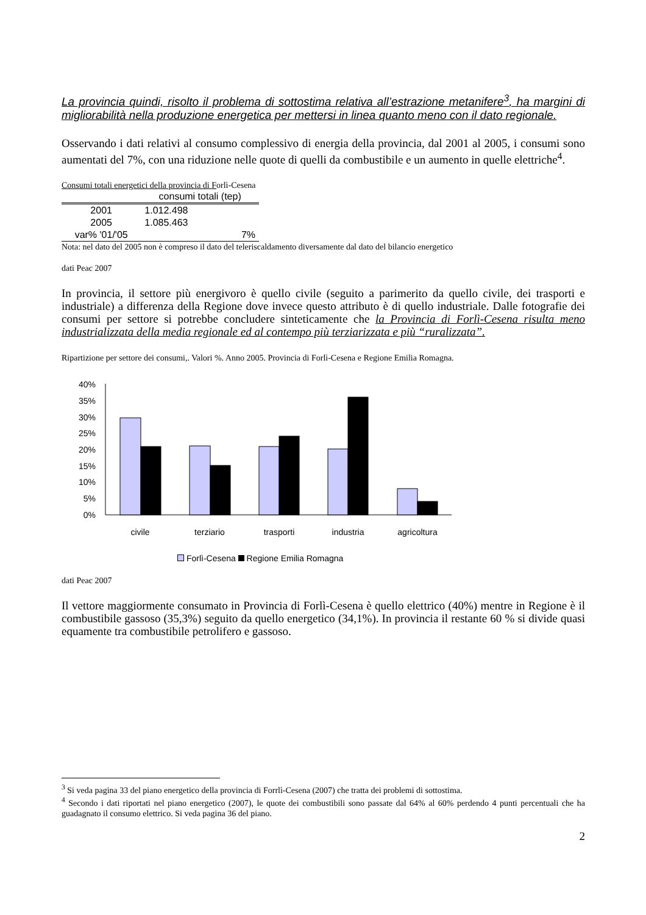La provincia quindi, risolto il problema di sottostima relativa all’estrazione metanifere<sup>3</sup>, ha margini di migliorabilità nella produzione energetica per mettersi in linea quanto meno con il dato regionale.
Osservando i dati relativi al consumo complessivo di energia della provincia, dal 2001 al 2005, i consumi sono aumentati del 7%, con una riduzione nelle quote di quelli da combustibile e un aumento in quelle elettriche<sup>4</sup>.
Consumi totali energetici della provincia di Forlì-Cesena
| | consumi totali (tep) |
| --- | --- |
| 2001 | 1.012.498 |
| 2005 | 1.085.463 |
| var% '01/'05 | 7% |
Nota: nel dato del 2005 non è compreso il dato del teleriscaldamento diversamente dal dato del bilancio energetico
dati Peac 2007
In provincia, il settore più energivoro è quello civile (seguito a parimerito da quello civile, dei trasporti e industriale) a differenza della Regione dove invece questo attributo è di quello industriale. Dalle fotografie dei consumi per settore si potrebbe concludere sinteticamente che la Provincia di Forlì-Cesena risulta meno industrializzata della media regionale ed al contempo più terziarizzata e più “ruralizzata”.
Ripartizione per settore dei consumi,. Valori %. Anno 2005. Provincia di Forlì-Cesena e Regione Emilia Romagna.
40%
35%
30%
25%
20%
15%
10%
5%
0%
civile
terziario
trasporti
industria
agricoltura
Forlì-Cesena Regione Emilia Romagna
dati Peac 2007
Il vettore maggiormente consumato in Provincia di Forlì-Cesena è quello elettrico (40%) mentre in Regione è il combustibile gassoso (35,3%) seguito da quello energetico (34,1%). In provincia il restante 60 % si divide quasi equamente tra combustibile petrolifero e gassoso.
<sup>3</sup> Si veda pagina 33 del piano energetico della provincia di Forrlì-Cesena (2007) che tratta dei problemi di sottostima.
<sup>4</sup> Secondo i dati riportati nel piano energetico (2007), le quote dei combustibili sono passate dal 64% al 60% perdendo 4 punti percentuali che ha guadagnato il consumo elettrico. Si veda pagina 36 del piano.
2